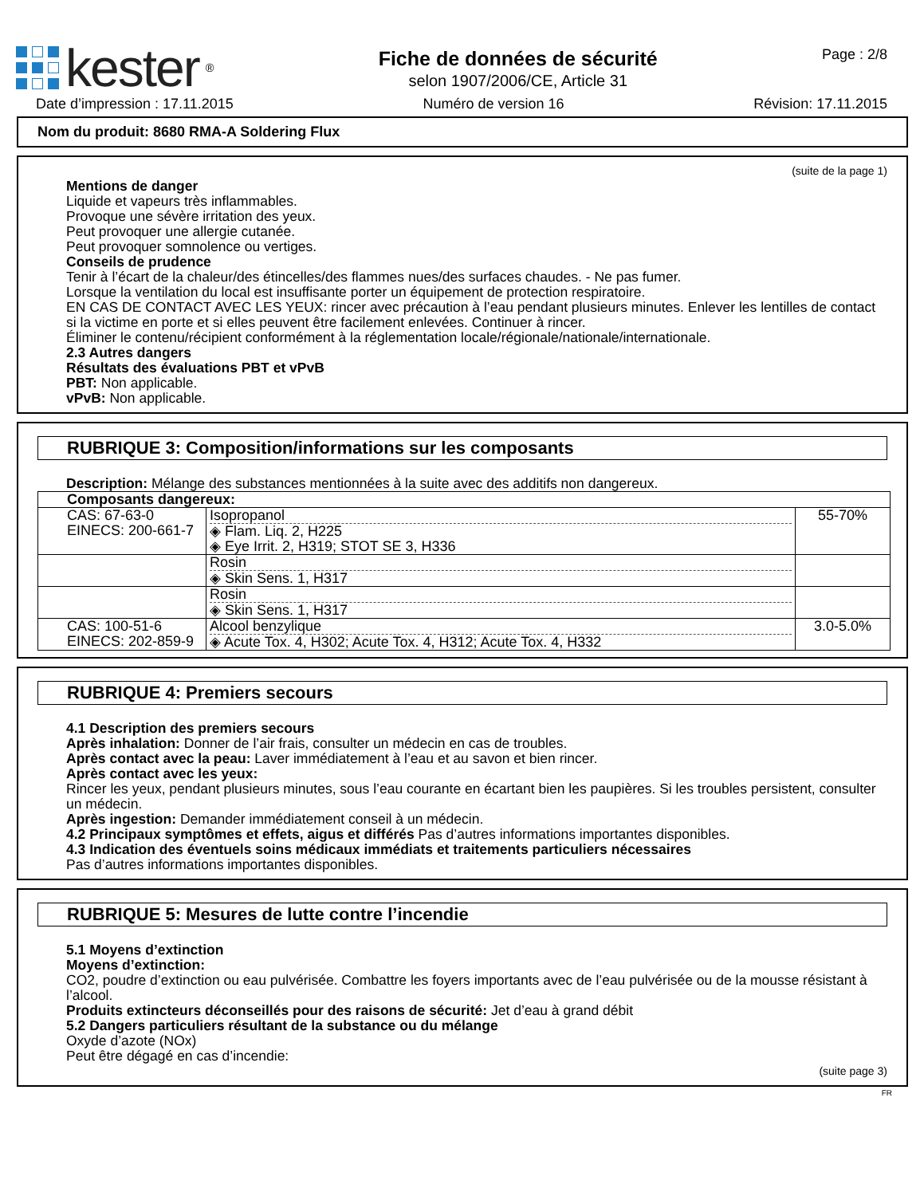kester<sup>®</sup>
Fiche de données de sécurité
selon 1907/2006/CE, Article 31
Page : 2/8
Date d’impression : 17.11.2015 Numéro de version 16 Révision: 17.11.2015
Nom du produit: 8680 RMA-A Soldering Flux
(suite de la page 1)
Mentions de danger
Liquide et vapeurs très inflammables.
Provoque une sévère irritation des yeux.
Peut provoquer une allergie cutanée.
Peut provoquer somnolence ou vertiges.
Conseils de prudence
Tenir à l’écart de la chaleur/des étincelles/des flammes nues/des surfaces chaudes. - Ne pas fumer.
Lorsque la ventilation du local est insuffisante porter un équipement de protection respiratoire.
EN CAS DE CONTACT AVEC LES YEUX: rincer avec précaution à l’eau pendant plusieurs minutes. Enlever les lentilles de contact si la victime en porte et si elles peuvent être facilement enlevées. Continuer à rincer.
Éliminer le contenu/récipient conformément à la réglementation locale/régionale/nationale/internationale.
2.3 Autres dangers
Résultats des évaluations PBT et vPvB
PBT: Non applicable.
vPvB: Non applicable.
RUBRIQUE 3: Composition/informations sur les composants
Description: Mélange des substances mentionnées à la suite avec des additifs non dangereux.
| Composants dangereux: | | |
| CAS: 67-63-0 EINECS: 200-661-7 | Isopropanol ◈ Flam. Liq. 2, H225 ◈ Eye Irrit. 2, H319; STOT SE 3, H336 | 55-70% |
| | Rosin ◈ Skin Sens. 1, H317 | |
| | Rosin ◈ Skin Sens. 1, H317 | |
| CAS: 100-51-6 EINECS: 202-859-9 | Alcool benzylique ◈ Acute Tox. 4, H302; Acute Tox. 4, H312; Acute Tox. 4, H332 | 3.0-5.0% |
RUBRIQUE 4: Premiers secours
4.1 Description des premiers secours
Après inhalation: Donner de l’air frais, consulter un médecin en cas de troubles.
Après contact avec la peau: Laver immédiatement à l’eau et au savon et bien rincer.
Après contact avec les yeux:
Rincer les yeux, pendant plusieurs minutes, sous l’eau courante en écartant bien les paupières. Si les troubles persistent, consulter un médecin.
Après ingestion: Demander immédiatement conseil à un médecin.
4.2 Principaux symptômes et effets, aigus et différés Pas d’autres informations importantes disponibles.
4.3 Indication des éventuels soins médicaux immédiats et traitements particuliers nécessaires
Pas d’autres informations importantes disponibles.
RUBRIQUE 5: Mesures de lutte contre l’incendie
5.1 Moyens d’extinction
Moyens d’extinction:
CO2, poudre d’extinction ou eau pulvérisée. Combattre les foyers importants avec de l’eau pulvérisée ou de la mousse résistant à l’alcool.
Produits extincteurs déconseillés pour des raisons de sécurité: Jet d’eau à grand débit
5.2 Dangers particuliers résultant de la substance ou du mélange
Oxyde d’azote (NOx)
Peut être dégagé en cas d’incendie:
(suite page 3)
FR